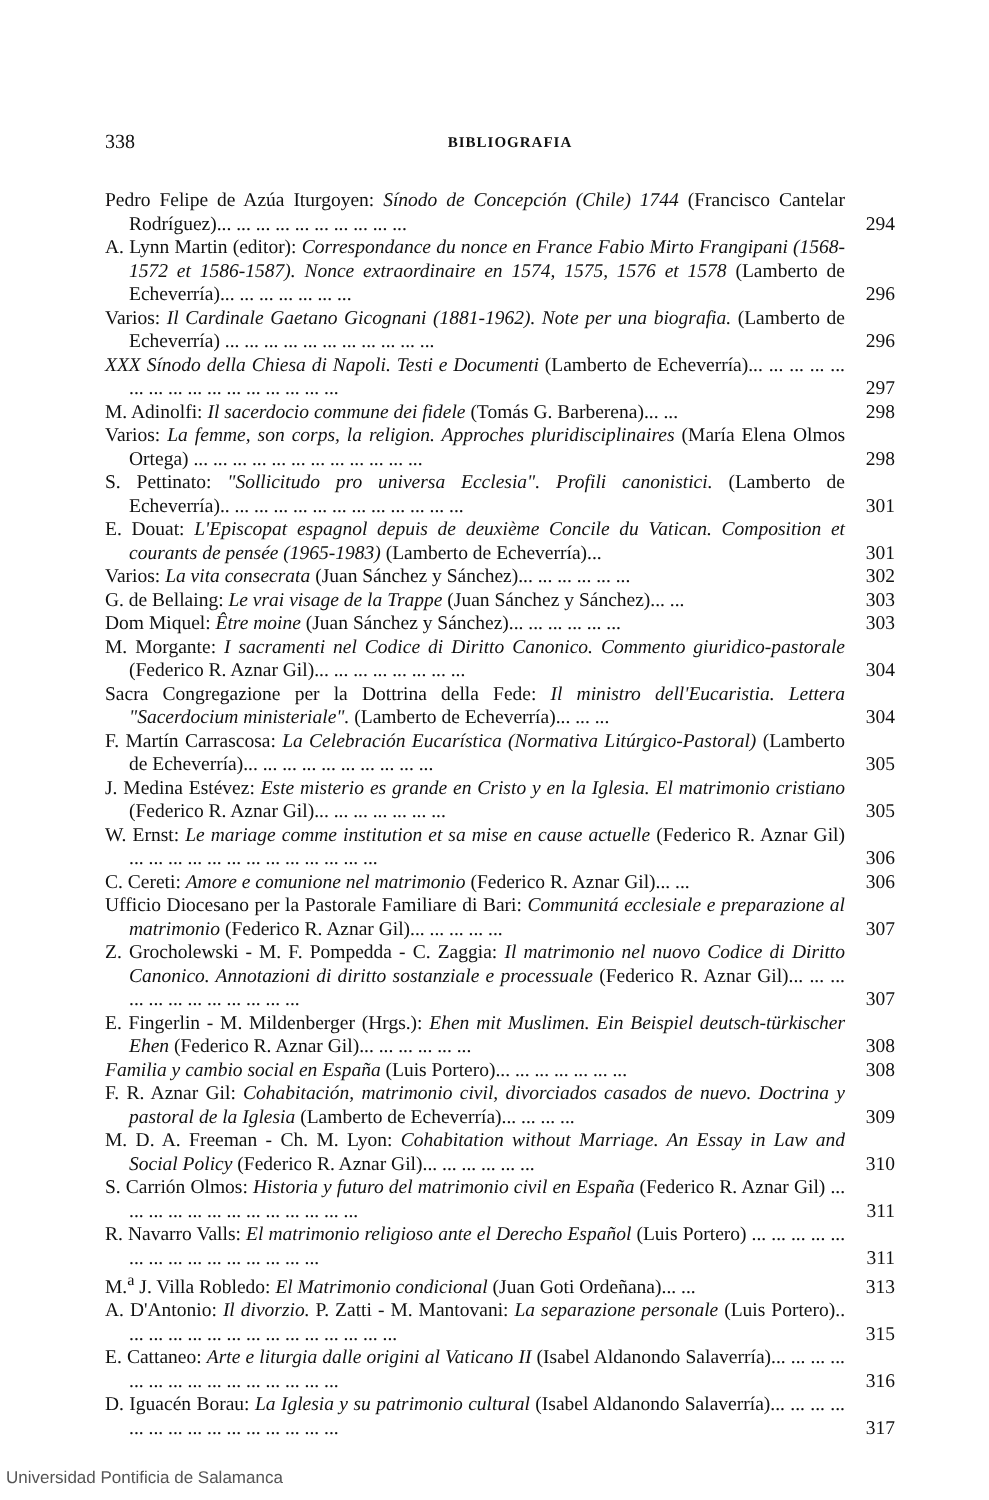338 BIBLIOGRAFIA
Pedro Felipe de Azúa Iturgoyen: Sínodo de Concepción (Chile) 1744 (Francisco Cantelar Rodríguez)... ... ... ... ... ... ... ... ... ...
294
A. Lynn Martin (editor): Correspondance du nonce en France Fabio Mirto Frangipani (1568-1572 et 1586-1587). Nonce extraordinaire en 1574, 1575, 1576 et 1578 (Lamberto de Echeverría)... ... ... ... ... ... ...
296
Varios: Il Cardinale Gaetano Gicognani (1881-1962). Note per una biografia. (Lamberto de Echeverría) ... ... ... ... ... ... ... ... ... ... ...
296
XXX Sínodo della Chiesa di Napoli. Testi e Documenti (Lamberto de Echeverría)... ... ... ... ... ... ... ... ... ... ... ... ... ... ... ...
297
M. Adinolfi: Il sacerdocio commune dei fidele (Tomás G. Barberena)... ...
298
Varios: La femme, son corps, la religion. Approches pluridisciplinaires (María Elena Olmos Ortega) ... ... ... ... ... ... ... ... ... ... ... ...
298
S. Pettinato: "Sollicitudo pro universa Ecclesia". Profili canonistici. (Lamberto de Echeverría).. ... ... ... ... ... ... ... ... ... ... ... ...
301
E. Douat: L'Episcopat espagnol depuis de deuxième Concile du Vatican. Composition et courants de pensée (1965-1983) (Lamberto de Echeverría)...
301
Varios: La vita consecrata (Juan Sánchez y Sánchez)... ... ... ... ... ...
302
G. de Bellaing: Le vrai visage de la Trappe (Juan Sánchez y Sánchez)... ...
303
Dom Miquel: Être moine (Juan Sánchez y Sánchez)... ... ... ... ... ...
303
M. Morgante: I sacramenti nel Codice di Diritto Canonico. Commento giuridico-pastorale (Federico R. Aznar Gil)... ... ... ... ... ... ... ...
304
Sacra Congregazione per la Dottrina della Fede: Il ministro dell'Eucaristia. Lettera "Sacerdocium ministeriale". (Lamberto de Echeverría)... ... ...
304
F. Martín Carrascosa: La Celebración Eucarística (Normativa Litúrgico-Pastoral) (Lamberto de Echeverría)... ... ... ... ... ... ... ... ... ...
305
J. Medina Estévez: Este misterio es grande en Cristo y en la Iglesia. El matrimonio cristiano (Federico R. Aznar Gil)... ... ... ... ... ... ...
305
W. Ernst: Le mariage comme institution et sa mise en cause actuelle (Federico R. Aznar Gil) ... ... ... ... ... ... ... ... ... ... ... ... ...
306
C. Cereti: Amore e comunione nel matrimonio (Federico R. Aznar Gil)... ...
306
Ufficio Diocesano per la Pastorale Familiare di Bari: Communitá ecclesiale e preparazione al matrimonio (Federico R. Aznar Gil)... ... ... ... ...
307
Z. Grocholewski - M. F. Pompedda - C. Zaggia: Il matrimonio nel nuovo Codice di Diritto Canonico. Annotazioni di diritto sostanziale e processuale (Federico R. Aznar Gil)... ... ... ... ... ... ... ... ... ... ... ...
307
E. Fingerlin - M. Mildenberger (Hrgs.): Ehen mit Muslimen. Ein Beispiel deutsch-türkischer Ehen (Federico R. Aznar Gil)... ... ... ... ... ...
308
Familia y cambio social en España (Luis Portero)... ... ... ... ... ... ...
308
F. R. Aznar Gil: Cohabitación, matrimonio civil, divorciados casados de nuevo. Doctrina y pastoral de la Iglesia (Lamberto de Echeverría)... ... ... ...
309
M. D. A. Freeman - Ch. M. Lyon: Cohabitation without Marriage. An Essay in Law and Social Policy (Federico R. Aznar Gil)... ... ... ... ... ...
310
S. Carrión Olmos: Historia y futuro del matrimonio civil en España (Federico R. Aznar Gil) ... ... ... ... ... ... ... ... ... ... ... ... ...
311
R. Navarro Valls: El matrimonio religioso ante el Derecho Español (Luis Portero) ... ... ... ... ... ... ... ... ... ... ... ... ... ... ...
311
M.<sup>a</sup> J. Villa Robledo: El Matrimonio condicional (Juan Goti Ordeñana)... ...
313
A. D'Antonio: Il divorzio. P. Zatti - M. Mantovani: La separazione personale (Luis Portero).. ... ... ... ... ... ... ... ... ... ... ... ... ... ...
315
E. Cattaneo: Arte e liturgia dalle origini al Vaticano II (Isabel Aldanondo Salaverría)... ... ... ... ... ... ... ... ... ... ... ... ... ... ...
316
D. Iguacén Borau: La Iglesia y su patrimonio cultural (Isabel Aldanondo Salaverría)... ... ... ... ... ... ... ... ... ... ... ... ... ... ...
317
Universidad Pontificia de Salamanca